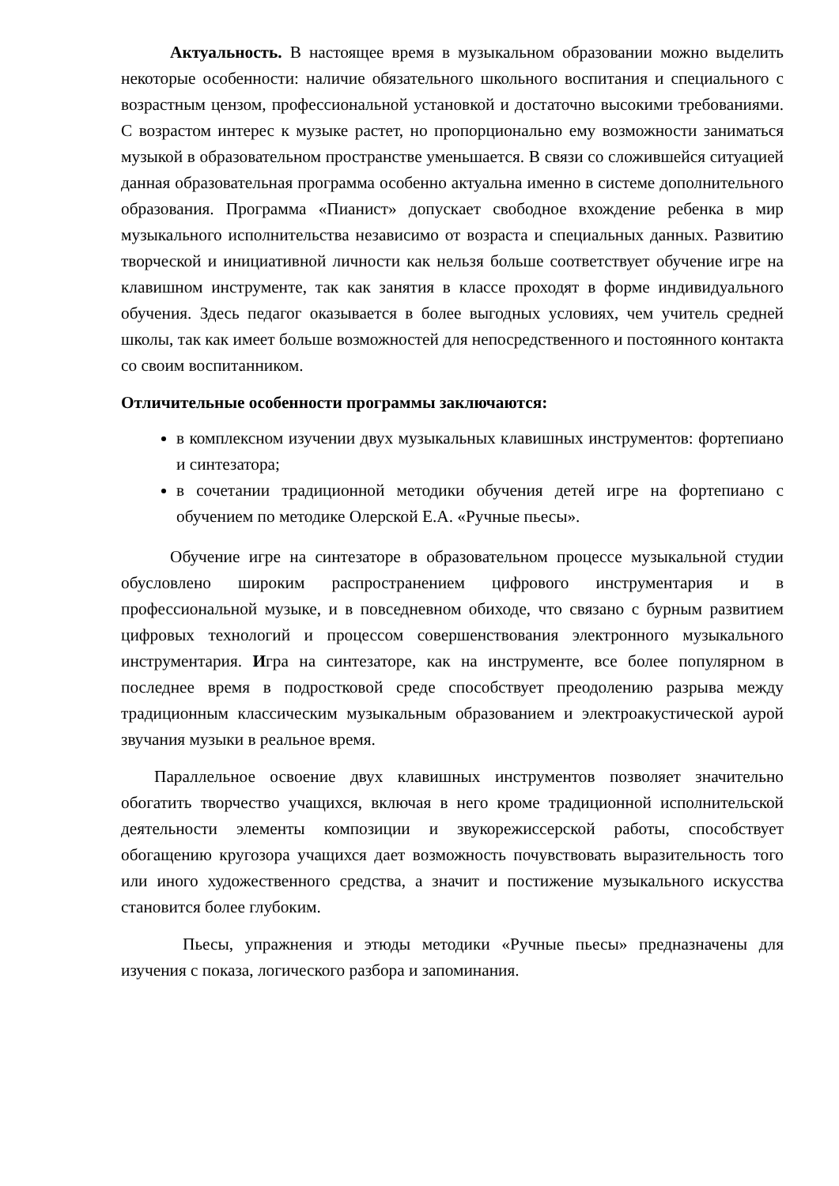Актуальность. В настоящее время в музыкальном образовании можно выделить некоторые особенности: наличие обязательного школьного воспитания и специального с возрастным цензом, профессиональной установкой и достаточно высокими требованиями. С возрастом интерес к музыке растет, но пропорционально ему возможности заниматься музыкой в образовательном пространстве уменьшается. В связи со сложившейся ситуацией данная образовательная программа особенно актуальна именно в системе дополнительного образования. Программа «Пианист» допускает свободное вхождение ребенка в мир музыкального исполнительства независимо от возраста и специальных данных. Развитию творческой и инициативной личности как нельзя больше соответствует обучение игре на клавишном инструменте, так как занятия в классе проходят в форме индивидуального обучения. Здесь педагог оказывается в более выгодных условиях, чем учитель средней школы, так как имеет больше возможностей для непосредственного и постоянного контакта со своим воспитанником.
Отличительные особенности программы заключаются:
в комплексном изучении двух музыкальных клавишных инструментов: фортепиано и синтезатора;
в сочетании традиционной методики обучения детей игре на фортепиано с обучением по методике Олерской Е.А. «Ручные пьесы».
Обучение игре на синтезаторе в образовательном процессе музыкальной студии обусловлено широким распространением цифрового инструментария и в профессиональной музыке, и в повседневном обиходе, что связано с бурным развитием цифровых технологий и процессом совершенствования электронного музыкального инструментария. Игра на синтезаторе, как на инструменте, все более популярном в последнее время в подростковой среде способствует преодолению разрыва между традиционным классическим музыкальным образованием и электроакустической аурой звучания музыки в реальное время.
Параллельное освоение двух клавишных инструментов позволяет значительно обогатить творчество учащихся, включая в него кроме традиционной исполнительской деятельности элементы композиции и звукорежиссерской работы, способствует обогащению кругозора учащихся дает возможность почувствовать выразительность того или иного художественного средства, а значит и постижение музыкального искусства становится более глубоким.
Пьесы, упражнения и этюды методики «Ручные пьесы» предназначены для изучения с показа, логического разбора и запоминания.